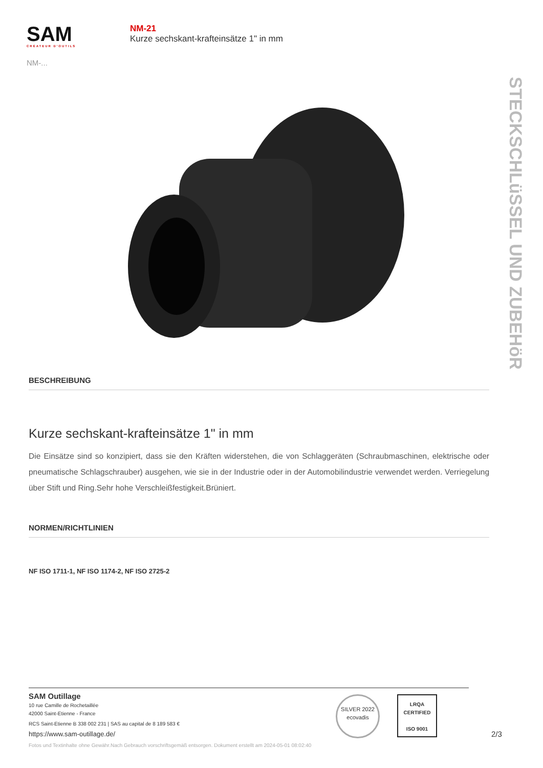SAM
CRÉATEUR D'OUTILS
NM-...
NM-21
Kurze sechskant-krafteinsätze 1" in mm
STECKSCHLüSSEL UND ZUBEHöR
BESCHREIBUNG
Kurze sechskant-krafteinsätze 1" in mm
Die Einsätze sind so konzipiert, dass sie den Kräften widerstehen, die von Schlaggeräten (Schraubmaschinen, elektrische oder pneumatische Schlagschrauber) ausgehen, wie sie in der Industrie oder in der Automobilindustrie verwendet werden. Verriegelung über Stift und Ring.Sehr hohe Verschleißfestigkeit.Brüniert.
NORMEN/RICHTLINIEN
NF ISO 1711-1, NF ISO 1174-2, NF ISO 2725-2
SAM Outillage
10 rue Camille de Rochetaillée
42000 Saint-Etienne - France
RCS Saint-Etienne B 338 002 231 | SAS au capital de 8 189 583 €
https://www.sam-outillage.de/
SILVER 2022
ecovadis
LRQA
CERTIFIED
ISO 9001
2/3
Fotos und Textinhalte ohne Gewähr.Nach Gebrauch vorschriftsgemäß entsorgen. Dokument erstellt am 2024-05-01 08:02:40